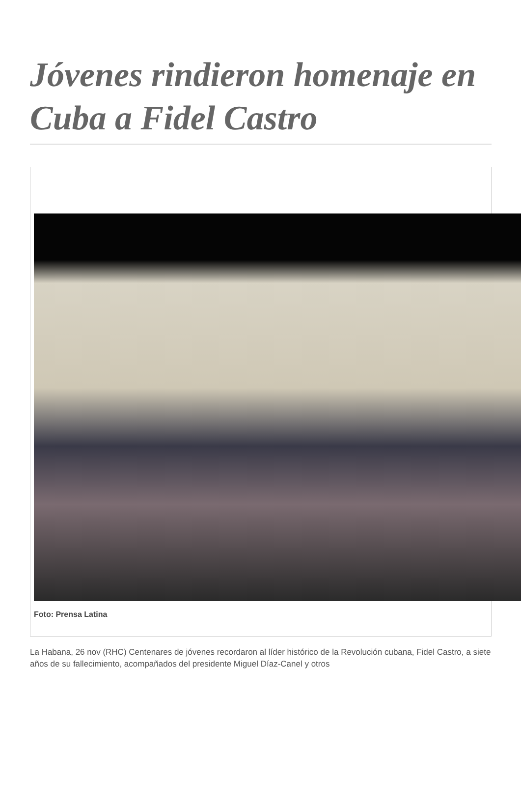Jóvenes rindieron homenaje en Cuba a Fidel Castro
Foto: Prensa Latina
La Habana, 26 nov (RHC) Centenares de jóvenes recordaron al líder histórico de la Revolución cubana, Fidel Castro, a siete años de su fallecimiento, acompañados del presidente Miguel Díaz-Canel y otros